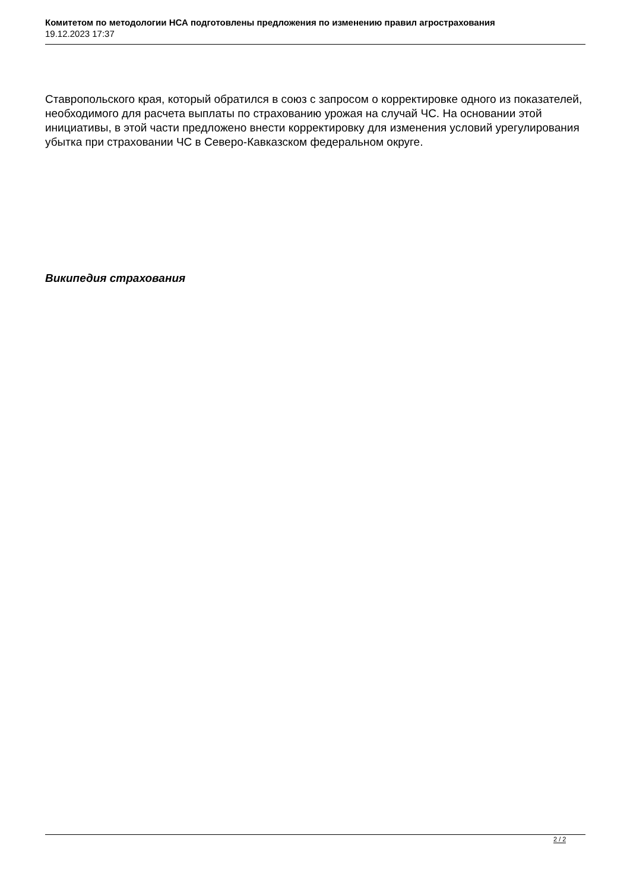Комитетом по методологии НСА подготовлены предложения по изменению правил агрострахования
19.12.2023 17:37
Ставропольского края, который обратился в союз с запросом о корректировке одного из показателей, необходимого для расчета выплаты по страхованию урожая на случай ЧС. На основании этой инициативы, в этой части предложено внести корректировку для изменения условий урегулирования убытка при страховании ЧС в Северо-Кавказском федеральном округе.
Википедия страхования
2 / 2